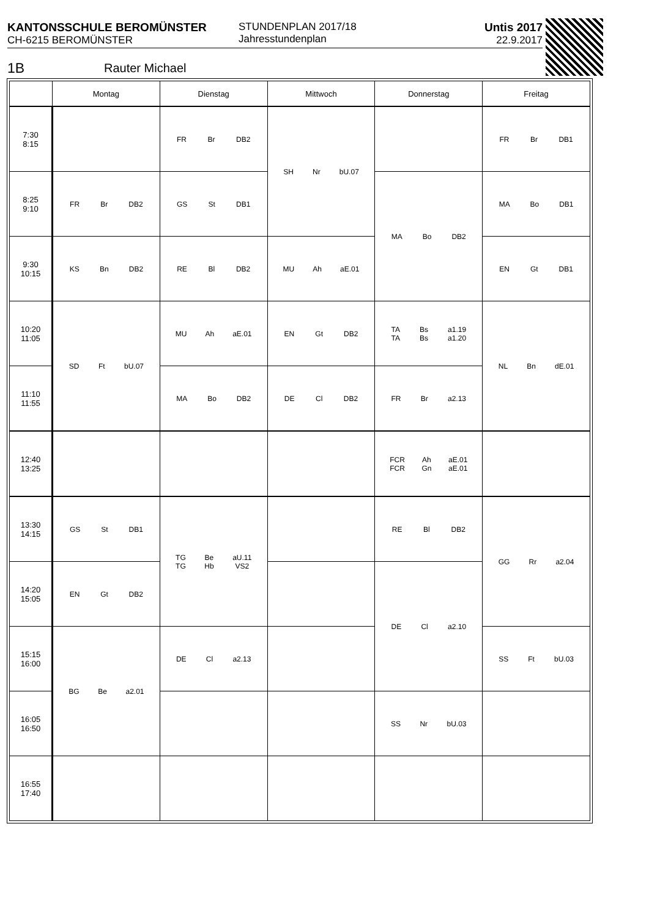KANTONSSCHULE BEROMÜNSTER
CH-6215 BEROMÜNSTER
STUNDENPLAN 2017/18
Jahresstundenplan
Untis 2017
22.9.2017
1B Rauter Michael
| | Montag | Dienstag | Mittwoch | Donnerstag | Freitag |
| --- | --- | --- | --- | --- | --- |
| 7:30 8:15 | | FR Br DB2 | SH Nr bU.07 | | FR Br DB1 |
| 8:25 9:10 | FR Br DB2 | GS St DB1 | | MA Bo DB2 | MA Bo DB1 |
| 9:30 10:15 | KS Bn DB2 | RE Bl DB2 | MU Ah aE.01 | | EN Gt DB1 |
| 10:20 11:05 | SD Ft bU.07 | MU Ah aE.01 | EN Gt DB2 | TA TA Bs Bs a1.19 a1.20 | NL Bn dE.01 |
| 11:10 11:55 | | MA Bo DB2 | DE Cl DB2 | FR Br a2.13 | |
| 12:40 13:25 | | | | FCR FCR Ah Gn aE.01 aE.01 | |
| 13:30 14:15 | GS St DB1 | TG TG Be Hb aU.11 VS2 | | RE Bl DB2 | GG Rr a2.04 |
| 14:20 15:05 | EN Gt DB2 | | | DE Cl a2.10 | |
| 15:15 16:00 | BG Be a2.01 | DE Cl a2.13 | | | SS Ft bU.03 |
| 16:05 16:50 | | | | SS Nr bU.03 | |
| 16:55 17:40 | | | | | |